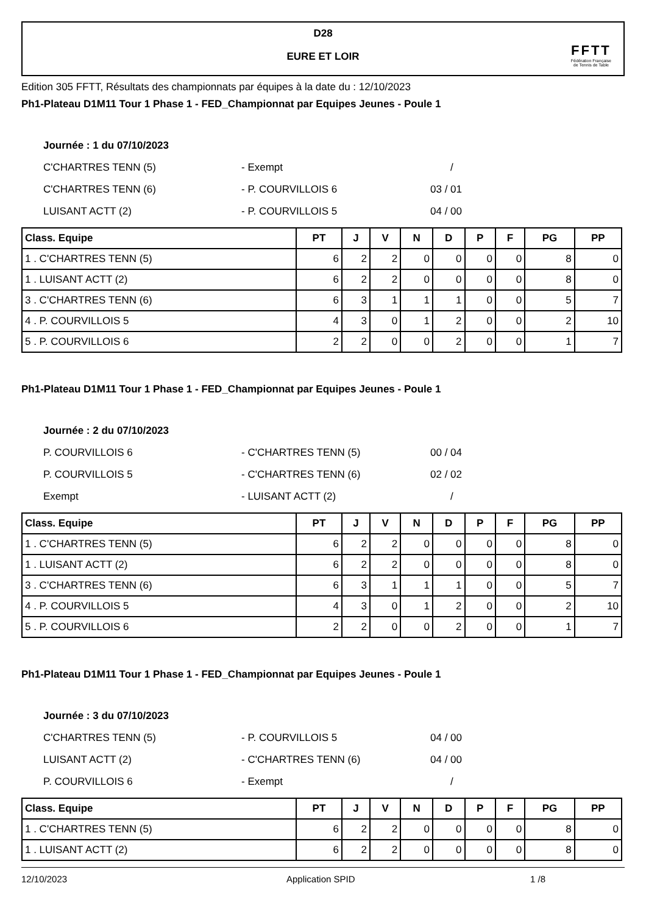D28
EURE ET LOIR
FFTT
Fédération Française
de Tennis de Table
Edition 305 FFTT, Résultats des championnats par équipes à la date du : 12/10/2023
Ph1-Plateau D1M11 Tour 1 Phase 1 - FED_Championnat par Equipes Jeunes - Poule 1
Journée : 1 du 07/10/2023
C'CHARTRES TENN (5) - Exempt /
C'CHARTRES TENN (6) - P. COURVILLOIS 6 03 / 01
LUISANT ACTT (2) - P. COURVILLOIS 5 04 / 00
| Class. Equipe | PT | J | V | N | D | P | F | PG | PP |
| --- | --- | --- | --- | --- | --- | --- | --- | --- | --- |
| 1 . C'CHARTRES TENN (5) | 6 | 2 | 2 | 0 | 0 | 0 | 0 | 8 | 0 |
| 1 . LUISANT ACTT (2) | 6 | 2 | 2 | 0 | 0 | 0 | 0 | 8 | 0 |
| 3 . C'CHARTRES TENN (6) | 6 | 3 | 1 | 1 | 1 | 0 | 0 | 5 | 7 |
| 4 . P. COURVILLOIS 5 | 4 | 3 | 0 | 1 | 2 | 0 | 0 | 2 | 10 |
| 5 . P. COURVILLOIS 6 | 2 | 2 | 0 | 0 | 2 | 0 | 0 | 1 | 7 |
Ph1-Plateau D1M11 Tour 1 Phase 1 - FED_Championnat par Equipes Jeunes - Poule 1
Journée : 2 du 07/10/2023
P. COURVILLOIS 6 - C'CHARTRES TENN (5) 00 / 04
P. COURVILLOIS 5 - C'CHARTRES TENN (6) 02 / 02
Exempt - LUISANT ACTT (2) /
| Class. Equipe | PT | J | V | N | D | P | F | PG | PP |
| --- | --- | --- | --- | --- | --- | --- | --- | --- | --- |
| 1 . C'CHARTRES TENN (5) | 6 | 2 | 2 | 0 | 0 | 0 | 0 | 8 | 0 |
| 1 . LUISANT ACTT (2) | 6 | 2 | 2 | 0 | 0 | 0 | 0 | 8 | 0 |
| 3 . C'CHARTRES TENN (6) | 6 | 3 | 1 | 1 | 1 | 0 | 0 | 5 | 7 |
| 4 . P. COURVILLOIS 5 | 4 | 3 | 0 | 1 | 2 | 0 | 0 | 2 | 10 |
| 5 . P. COURVILLOIS 6 | 2 | 2 | 0 | 0 | 2 | 0 | 0 | 1 | 7 |
Ph1-Plateau D1M11 Tour 1 Phase 1 - FED_Championnat par Equipes Jeunes - Poule 1
Journée : 3 du 07/10/2023
C'CHARTRES TENN (5) - P. COURVILLOIS 5 04 / 00
LUISANT ACTT (2) - C'CHARTRES TENN (6) 04 / 00
P. COURVILLOIS 6 - Exempt /
| Class. Equipe | PT | J | V | N | D | P | F | PG | PP |
| --- | --- | --- | --- | --- | --- | --- | --- | --- | --- |
| 1 . C'CHARTRES TENN (5) | 6 | 2 | 2 | 0 | 0 | 0 | 0 | 8 | 0 |
| 1 . LUISANT ACTT (2) | 6 | 2 | 2 | 0 | 0 | 0 | 0 | 8 | 0 |
12/10/2023 Application SPID 1 /8